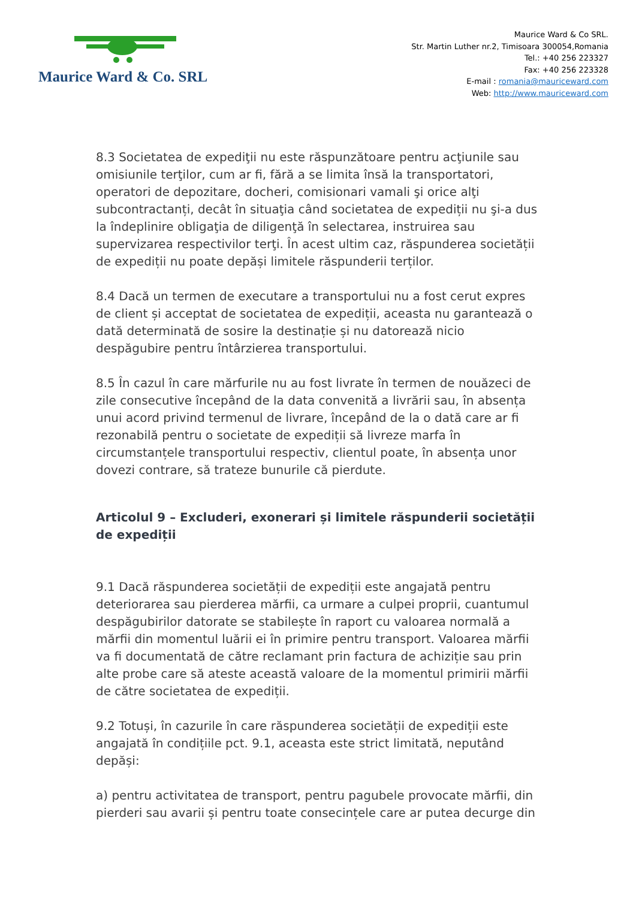Maurice Ward & Co. SRL
Maurice Ward & Co SRL.
Str. Martin Luther nr.2, Timisoara 300054,Romania
Tel.: +40 256 223327
Fax: +40 256 223328
E-mail : romania@mauriceward.com
Web: http://www.mauriceward.com
8.3 Societatea de expediţii nu este răspunzătoare pentru acţiunile sau omisiunile terţilor, cum ar fi, fără a se limita însă la transportatori, operatori de depozitare, docheri, comisionari vamali şi orice alţi subcontractanți, decât în situaţia când societatea de expediții nu şi-a dus la îndeplinire obligaţia de diligenţă în selectarea, instruirea sau supervizarea respectivilor terţi. În acest ultim caz, răspunderea societății de expediții nu poate depăși limitele răspunderii terților.
8.4 Dacă un termen de executare a transportului nu a fost cerut expres de client și acceptat de societatea de expediții, aceasta nu garantează o dată determinată de sosire la destinație și nu datorează nicio despăgubire pentru întârzierea transportului.
8.5 În cazul în care mărfurile nu au fost livrate în termen de nouăzeci de zile consecutive începând de la data convenită a livrării sau, în absența unui acord privind termenul de livrare, începând de la o dată care ar fi rezonabilă pentru o societate de expediții să livreze marfa în circumstanțele transportului respectiv, clientul poate, în absența unor dovezi contrare, să trateze bunurile că pierdute.
Articolul 9 – Excluderi, exonerari și limitele răspunderii societății de expediții
9.1 Dacă răspunderea societății de expediții este angajată pentru deteriorarea sau pierderea mărfii, ca urmare a culpei proprii, cuantumul despăgubirilor datorate se stabilește în raport cu valoarea normală a mărfii din momentul luării ei în primire pentru transport. Valoarea mărfii va fi documentată de către reclamant prin factura de achiziție sau prin alte probe care să ateste această valoare de la momentul primirii mărfii de către societatea de expediții.
9.2 Totuși, în cazurile în care răspunderea societății de expediții este angajată în condițiile pct. 9.1, aceasta este strict limitată, neputând depăși:
a) pentru activitatea de transport, pentru pagubele provocate mărfii, din pierderi sau avarii și pentru toate consecințele care ar putea decurge din